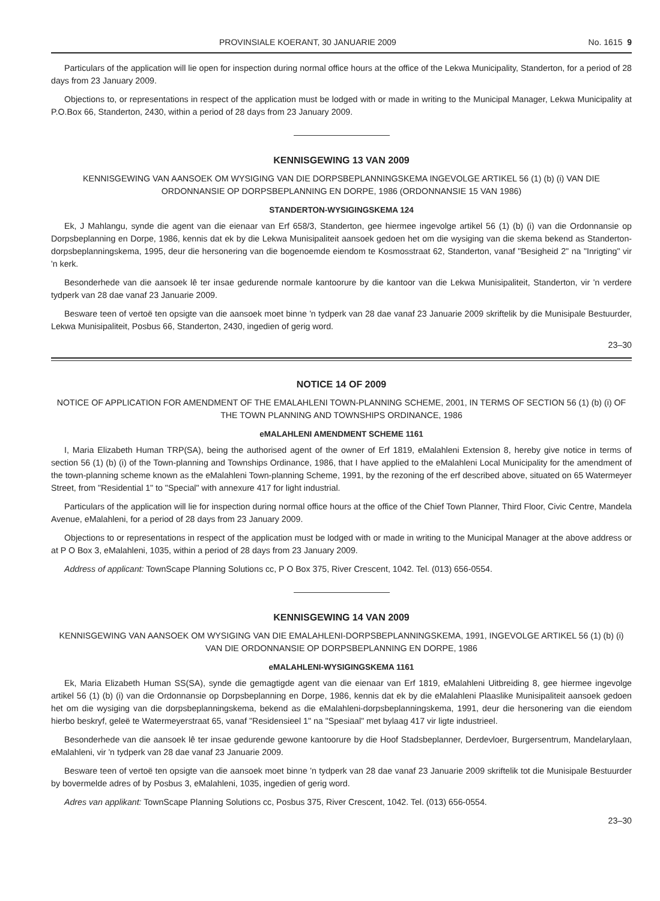PROVINSIALE KOERANT, 30 JANUARIE 2009 No. 1615 9
Particulars of the application will lie open for inspection during normal office hours at the office of the Lekwa Municipality, Standerton, for a period of 28 days from 23 January 2009.
Objections to, or representations in respect of the application must be lodged with or made in writing to the Municipal Manager, Lekwa Municipality at P.O.Box 66, Standerton, 2430, within a period of 28 days from 23 January 2009.
KENNISGEWING 13 VAN 2009
KENNISGEWING VAN AANSOEK OM WYSIGING VAN DIE DORPSBEPLANNINGSKEMA INGEVOLGE ARTIKEL 56 (1) (b) (i) VAN DIE ORDONNANSIE OP DORPSBEPLANNING EN DORPE, 1986 (ORDONNANSIE 15 VAN 1986)
STANDERTON-WYSIGINGSKEMA 124
Ek, J Mahlangu, synde die agent van die eienaar van Erf 658/3, Standerton, gee hiermee ingevolge artikel 56 (1) (b) (i) van die Ordonnansie op Dorpsbeplanning en Dorpe, 1986, kennis dat ek by die Lekwa Munisipaliteit aansoek gedoen het om die wysiging van die skema bekend as Standerton-dorpsbeplanningskema, 1995, deur die hersonering van die bogenoemde eiendom te Kosmosstraat 62, Standerton, vanaf "Besigheid 2" na "Inrigting" vir 'n kerk.
Besonderhede van die aansoek lê ter insae gedurende normale kantoorure by die kantoor van die Lekwa Munisipaliteit, Standerton, vir 'n verdere tydperk van 28 dae vanaf 23 Januarie 2009.
Besware teen of vertoë ten opsigte van die aansoek moet binne 'n tydperk van 28 dae vanaf 23 Januarie 2009 skriftelik by die Munisipale Bestuurder, Lekwa Munisipaliteit, Posbus 66, Standerton, 2430, ingedien of gerig word.
23–30
NOTICE 14 OF 2009
NOTICE OF APPLICATION FOR AMENDMENT OF THE EMALAHLENI TOWN-PLANNING SCHEME, 2001, IN TERMS OF SECTION 56 (1) (b) (i) OF THE TOWN PLANNING AND TOWNSHIPS ORDINANCE, 1986
eMALAHLENI AMENDMENT SCHEME 1161
I, Maria Elizabeth Human TRP(SA), being the authorised agent of the owner of Erf 1819, eMalahleni Extension 8, hereby give notice in terms of section 56 (1) (b) (i) of the Town-planning and Townships Ordinance, 1986, that I have applied to the eMalahleni Local Municipality for the amendment of the town-planning scheme known as the eMalahleni Town-planning Scheme, 1991, by the rezoning of the erf described above, situated on 65 Watermeyer Street, from "Residential 1" to "Special" with annexure 417 for light industrial.
Particulars of the application will lie for inspection during normal office hours at the office of the Chief Town Planner, Third Floor, Civic Centre, Mandela Avenue, eMalahleni, for a period of 28 days from 23 January 2009.
Objections to or representations in respect of the application must be lodged with or made in writing to the Municipal Manager at the above address or at P O Box 3, eMalahleni, 1035, within a period of 28 days from 23 January 2009.
Address of applicant: TownScape Planning Solutions cc, P O Box 375, River Crescent, 1042. Tel. (013) 656-0554.
KENNISGEWING 14 VAN 2009
KENNISGEWING VAN AANSOEK OM WYSIGING VAN DIE EMALAHLENI-DORPSBEPLANNINGSKEMA, 1991, INGEVOLGE ARTIKEL 56 (1) (b) (i) VAN DIE ORDONNANSIE OP DORPSBEPLANNING EN DORPE, 1986
eMALAHLENI-WYSIGINGSKEMA 1161
Ek, Maria Elizabeth Human SS(SA), synde die gemagtigde agent van die eienaar van Erf 1819, eMalahleni Uitbreiding 8, gee hiermee ingevolge artikel 56 (1) (b) (i) van die Ordonnansie op Dorpsbeplanning en Dorpe, 1986, kennis dat ek by die eMalahleni Plaaslike Munisipaliteit aansoek gedoen het om die wysiging van die dorpsbeplanningskema, bekend as die eMalahleni-dorpsbeplanningskema, 1991, deur die hersonering van die eiendom hierbo beskryf, geleë te Watermeyerstraat 65, vanaf "Residensieel 1" na "Spesiaal" met bylaag 417 vir ligte industrieel.
Besonderhede van die aansoek lê ter insae gedurende gewone kantoorure by die Hoof Stadsbeplanner, Derdevloer, Burgersentrum, Mandelarylaan, eMalahleni, vir 'n tydperk van 28 dae vanaf 23 Januarie 2009.
Besware teen of vertoë ten opsigte van die aansoek moet binne 'n tydperk van 28 dae vanaf 23 Januarie 2009 skriftelik tot die Munisipale Bestuurder by bovermelde adres of by Posbus 3, eMalahleni, 1035, ingedien of gerig word.
Adres van applikant: TownScape Planning Solutions cc, Posbus 375, River Crescent, 1042. Tel. (013) 656-0554.
23–30